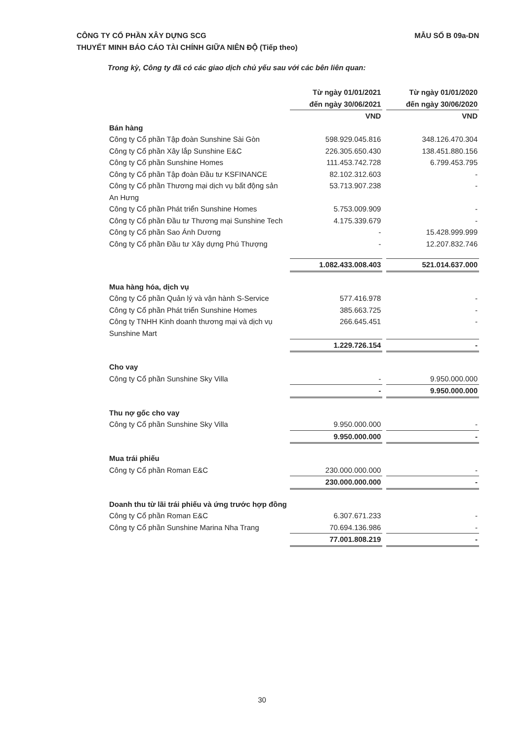MẪU SỐ B 09a-DN CÔNG TY CỔ PHẦN XÂY DỰNG SCG
THUYẾT MINH BÁO CÁO TÀI CHÍNH GIỮA NIÊN ĐỘ (Tiếp theo)
Trong kỳ, Công ty đã có các giao dịch chủ yếu sau với các bên liên quan:
| | Từ ngày 01/01/2021 đến ngày 30/06/2021 | | Từ ngày 01/01/2020 đến ngày 30/06/2020 |
| | VND | | VND |
| Bán hàng | | | |
| Công ty Cổ phần Tập đoàn Sunshine Sài Gòn | 598.929.045.816 | | 348.126.470.304 |
| Công ty Cổ phần Xây lắp Sunshine E&C | 226.305.650.430 | | 138.451.880.156 |
| Công ty Cổ phần Sunshine Homes | 111.453.742.728 | | 6.799.453.795 |
| Công ty Cổ phần Tập đoàn Đầu tư KSFINANCE | 82.102.312.603 | | - |
| Công ty Cổ phần Thương mại dịch vụ bất động sản An Hưng | 53.713.907.238 | | - |
| Công ty Cổ phần Phát triển Sunshine Homes | 5.753.009.909 | | - |
| Công ty Cổ phần Đầu tư Thương mại Sunshine Tech | 4.175.339.679 | | - |
| Công ty Cổ phần Sao Ánh Dương | - | | 15.428.999.999 |
| Công ty Cổ phần Đầu tư Xây dựng Phú Thượng | - | | 12.207.832.746 |
| | 1.082.433.008.403 | | 521.014.637.000 |
| Mua hàng hóa, dịch vụ | | | |
| Công ty Cổ phần Quản lý và vận hành S-Service | 577.416.978 | | - |
| Công ty Cổ phần Phát triển Sunshine Homes | 385.663.725 | | - |
| Công ty TNHH Kinh doanh thương mại và dịch vụ Sunshine Mart | 266.645.451 | | - |
| | 1.229.726.154 | | - |
| Cho vay | | | |
| Công ty Cổ phần Sunshine Sky Villa | - | | 9.950.000.000 |
| | - | | 9.950.000.000 |
| Thu nợ gốc cho vay | | | |
| Công ty Cổ phần Sunshine Sky Villa | 9.950.000.000 | | - |
| | 9.950.000.000 | | - |
| Mua trái phiếu | | | |
| Công ty Cổ phần Roman E&C | 230.000.000.000 | | - |
| | 230.000.000.000 | | - |
| Doanh thu từ lãi trái phiếu và ứng trước hợp đồng | | | |
| Công ty Cổ phần Roman E&C | 6.307.671.233 | | - |
| Công ty Cổ phần Sunshine Marina Nha Trang | 70.694.136.986 | | - |
| | 77.001.808.219 | | - |
30